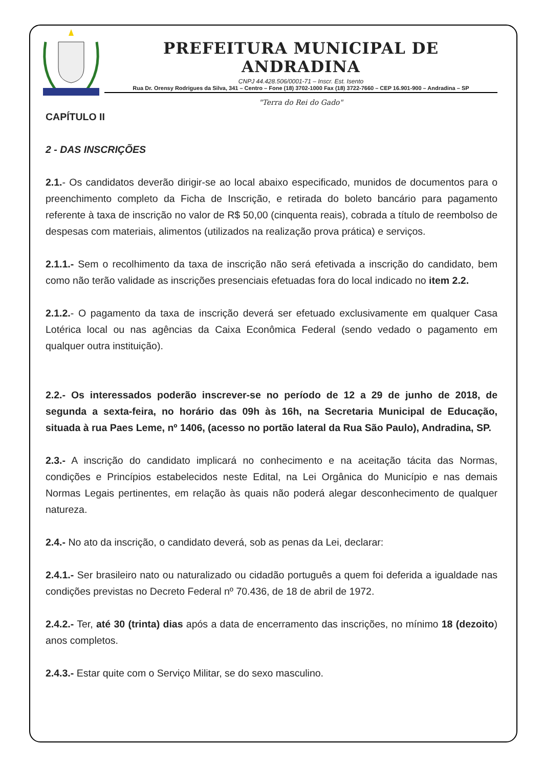PREFEITURA MUNICIPAL DE ANDRADINA
CNPJ 44.428.506/0001-71 – Inscr. Est. Isento
Rua Dr. Orensy Rodrigues da Silva, 341 – Centro – Fone (18) 3702-1000 Fax (18) 3722-7660 – CEP 16.901-900 – Andradina – SP
"Terra do Rei do Gado"
CAPÍTULO II
2 - DAS INSCRIÇÕES
2.1.- Os candidatos deverão dirigir-se ao local abaixo especificado, munidos de documentos para o preenchimento completo da Ficha de Inscrição, e retirada do boleto bancário para pagamento referente à taxa de inscrição no valor de R$ 50,00 (cinquenta reais), cobrada a título de reembolso de despesas com materiais, alimentos (utilizados na realização prova prática) e serviços.
2.1.1.- Sem o recolhimento da taxa de inscrição não será efetivada a inscrição do candidato, bem como não terão validade as inscrições presenciais efetuadas fora do local indicado no item 2.2.
2.1.2.- O pagamento da taxa de inscrição deverá ser efetuado exclusivamente em qualquer Casa Lotérica local ou nas agências da Caixa Econômica Federal (sendo vedado o pagamento em qualquer outra instituição).
2.2.- Os interessados poderão inscrever-se no período de 12 a 29 de junho de 2018, de segunda a sexta-feira, no horário das 09h às 16h, na Secretaria Municipal de Educação, situada à rua Paes Leme, nº 1406, (acesso no portão lateral da Rua São Paulo), Andradina, SP.
2.3.- A inscrição do candidato implicará no conhecimento e na aceitação tácita das Normas, condições e Princípios estabelecidos neste Edital, na Lei Orgânica do Município e nas demais Normas Legais pertinentes, em relação às quais não poderá alegar desconhecimento de qualquer natureza.
2.4.- No ato da inscrição, o candidato deverá, sob as penas da Lei, declarar:
2.4.1.- Ser brasileiro nato ou naturalizado ou cidadão português a quem foi deferida a igualdade nas condições previstas no Decreto Federal nº 70.436, de 18 de abril de 1972.
2.4.2.- Ter, até 30 (trinta) dias após a data de encerramento das inscrições, no mínimo 18 (dezoito) anos completos.
2.4.3.- Estar quite com o Serviço Militar, se do sexo masculino.